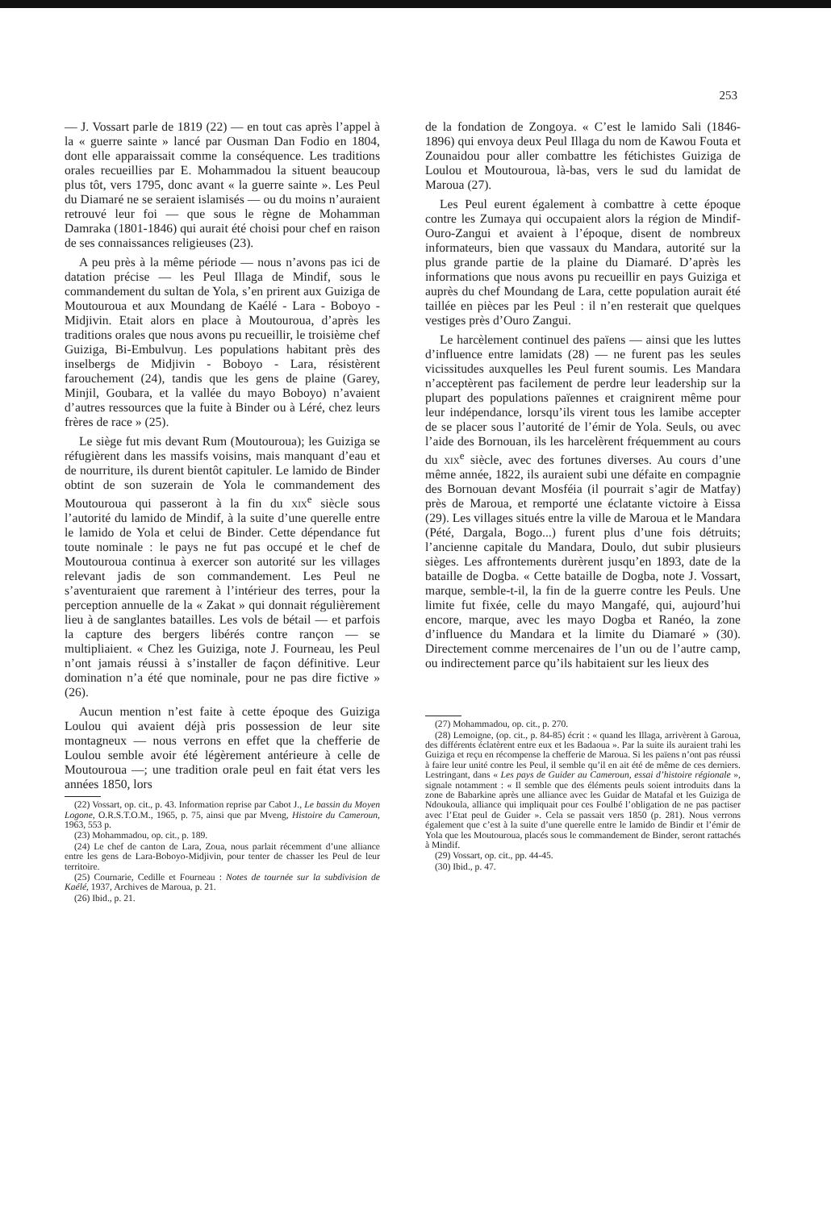253
— J. Vossart parle de 1819 (22) — en tout cas après l’appel à la « guerre sainte » lancé par Ousman Dan Fodio en 1804, dont elle apparaissait comme la conséquence. Les traditions orales recueillies par E. Mohammadou la situent beaucoup plus tôt, vers 1795, donc avant « la guerre sainte ». Les Peul du Diamaré ne se seraient islamisés — ou du moins n’auraient retrouvé leur foi — que sous le règne de Mohamman Damraka (1801-1846) qui aurait été choisi pour chef en raison de ses connaissances religieuses (23).
A peu près à la même période — nous n’avons pas ici de datation précise — les Peul Illaga de Mindif, sous le commandement du sultan de Yola, s’en prirent aux Guiziga de Moutouroua et aux Moundang de Kaélé - Lara - Boboyo - Midjivin. Etait alors en place à Moutouroua, d’après les traditions orales que nous avons pu recueillir, le troisième chef Guiziga, Bi-Embulvuŋ. Les populations habitant près des inselbergs de Midjivin - Boboyo - Lara, résistèrent farouchement (24), tandis que les gens de plaine (Garey, Minjil, Goubara, et la vallée du mayo Boboyo) n’avaient d’autres ressources que la fuite à Binder ou à Léré, chez leurs frères de race » (25).
Le siège fut mis devant Rum (Moutouroua); les Guiziga se réfugièrent dans les massifs voisins, mais manquant d’eau et de nourriture, ils durent bientôt capituler. Le lamido de Binder obtint de son suzerain de Yola le commandement des Moutouroua qui passeront à la fin du xix<sup>e</sup> siècle sous l’autorité du lamido de Mindif, à la suite d’une querelle entre le lamido de Yola et celui de Binder. Cette dépendance fut toute nominale : le pays ne fut pas occupé et le chef de Moutouroua continua à exercer son autorité sur les villages relevant jadis de son commandement. Les Peul ne s’aventuraient que rarement à l’intérieur des terres, pour la perception annuelle de la « Zakat » qui donnait régulièrement lieu à de sanglantes batailles. Les vols de bétail — et parfois la capture des bergers libérés contre rançon — se multipliaient. « Chez les Guiziga, note J. Fourneau, les Peul n’ont jamais réussi à s’installer de façon définitive. Leur domination n’a été que nominale, pour ne pas dire fictive » (26).
Aucun mention n’est faite à cette époque des Guiziga Loulou qui avaient déjà pris possession de leur site montagneux — nous verrons en effet que la chefferie de Loulou semble avoir été légèrement antérieure à celle de Moutouroua —; une tradition orale peul en fait état vers les années 1850, lors
(22) Vossart, op. cit., p. 43. Information reprise par Cabot J., Le bassin du Moyen Logone, O.R.S.T.O.M., 1965, p. 75, ainsi que par Mveng, Histoire du Cameroun, 1963, 553 p.
(23) Mohammadou, op. cit., p. 189.
(24) Le chef de canton de Lara, Zoua, nous parlait récemment d’une alliance entre les gens de Lara-Boboyo-Midjivin, pour tenter de chasser les Peul de leur territoire.
(25) Cournarie, Cedille et Fourneau : Notes de tournée sur la subdivision de Kaélé, 1937, Archives de Maroua, p. 21.
(26) Ibid., p. 21.
de la fondation de Zongoya. « C’est le lamido Sali (1846-1896) qui envoya deux Peul Illaga du nom de Kawou Fouta et Zounaidou pour aller combattre les fétichistes Guiziga de Loulou et Moutouroua, là-bas, vers le sud du lamidat de Maroua (27).
Les Peul eurent également à combattre à cette époque contre les Zumaya qui occupaient alors la région de Mindif-Ouro-Zangui et avaient à l’époque, disent de nombreux informateurs, bien que vassaux du Mandara, autorité sur la plus grande partie de la plaine du Diamaré. D’après les informations que nous avons pu recueillir en pays Guiziga et auprès du chef Moundang de Lara, cette population aurait été taillée en pièces par les Peul : il n’en resterait que quelques vestiges près d’Ouro Zangui.
Le harcèlement continuel des païens — ainsi que les luttes d’influence entre lamidats (28) — ne furent pas les seules vicissitudes auxquelles les Peul furent soumis. Les Mandara n’acceptèrent pas facilement de perdre leur leadership sur la plupart des populations païennes et craignirent même pour leur indépendance, lorsqu’ils virent tous les lamibe accepter de se placer sous l’autorité de l’émir de Yola. Seuls, ou avec l’aide des Bornouan, ils les harcelèrent fréquemment au cours du xix<sup>e</sup> siècle, avec des fortunes diverses. Au cours d’une même année, 1822, ils auraient subi une défaite en compagnie des Bornouan devant Mosféia (il pourrait s’agir de Matfay) près de Maroua, et remporté une éclatante victoire à Eissa (29). Les villages situés entre la ville de Maroua et le Mandara (Pété, Dargala, Bogo...) furent plus d’une fois détruits; l’ancienne capitale du Mandara, Doulo, dut subir plusieurs sièges. Les affrontements durèrent jusqu’en 1893, date de la bataille de Dogba. « Cette bataille de Dogba, note J. Vossart, marque, semble-t-il, la fin de la guerre contre les Peuls. Une limite fut fixée, celle du mayo Mangafé, qui, aujourd’hui encore, marque, avec les mayo Dogba et Ranéo, la zone d’influence du Mandara et la limite du Diamaré » (30). Directement comme mercenaires de l’un ou de l’autre camp, ou indirectement parce qu’ils habitaient sur les lieux des
(27) Mohammadou, op. cit., p. 270.
(28) Lemoigne, (op. cit., p. 84-85) écrit : « quand les Illaga, arrivèrent à Garoua, des différents éclatèrent entre eux et les Badaoua ». Par la suite ils auraient trahi les Guiziga et reçu en récompense la chefferie de Maroua. Si les païens n’ont pas réussi à faire leur unité contre les Peul, il semble qu’il en ait été de même de ces derniers. Lestringant, dans « Les pays de Guider au Cameroun, essai d’histoire régionale », signale notamment : « Il semble que des éléments peuls soient introduits dans la zone de Babarkine après une alliance avec les Guidar de Matafal et les Guiziga de Ndoukoula, alliance qui impliquait pour ces Foulbé l’obligation de ne pas pactiser avec l’Etat peul de Guider ». Cela se passait vers 1850 (p. 281). Nous verrons également que c’est à la suite d’une querelle entre le lamido de Bindir et l’émir de Yola que les Moutouroua, placés sous le commandement de Binder, seront rattachés à Mindif.
(29) Vossart, op. cit., pp. 44-45.
(30) Ibid., p. 47.